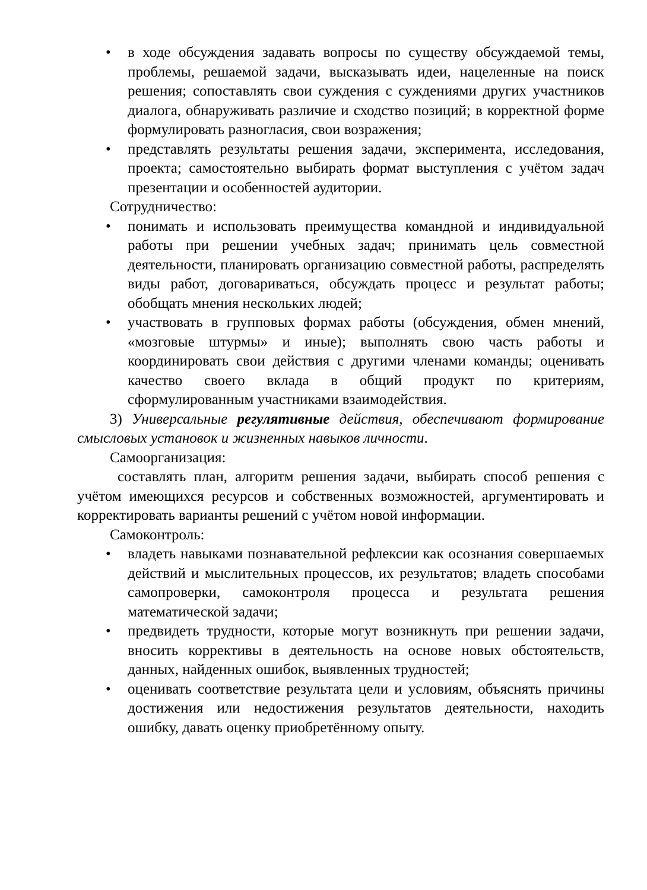• в ходе обсуждения задавать вопросы по существу обсуждаемой темы, проблемы, решаемой задачи, высказывать идеи, нацеленные на поиск решения; сопоставлять свои суждения с суждениями других участников диалога, обнаруживать различие и сходство позиций; в корректной форме формулировать разногласия, свои возражения;
• представлять результаты решения задачи, эксперимента, исследования, проекта; самостоятельно выбирать формат выступления с учётом задач презентации и особенностей аудитории.
Сотрудничество:
• понимать и использовать преимущества командной и индивидуальной работы при решении учебных задач; принимать цель совместной деятельности, планировать организацию совместной работы, распределять виды работ, договариваться, обсуждать процесс и результат работы; обобщать мнения нескольких людей;
• участвовать в групповых формах работы (обсуждения, обмен мнений, «мозговые штурмы» и иные); выполнять свою часть работы и координировать свои действия с другими членами команды; оценивать качество своего вклада в общий продукт по критериям, сформулированным участниками взаимодействия.
3) Универсальные регулятивные действия, обеспечивают формирование смысловых установок и жизненных навыков личности.
Самоорганизация:
составлять план, алгоритм решения задачи, выбирать способ решения с учётом имеющихся ресурсов и собственных возможностей, аргументировать и корректировать варианты решений с учётом новой информации.
Самоконтроль:
• владеть навыками познавательной рефлексии как осознания совершаемых действий и мыслительных процессов, их результатов; владеть способами самопроверки, самоконтроля процесса и результата решения математической задачи;
• предвидеть трудности, которые могут возникнуть при решении задачи, вносить коррективы в деятельность на основе новых обстоятельств, данных, найденных ошибок, выявленных трудностей;
• оценивать соответствие результата цели и условиям, объяснять причины достижения или недостижения результатов деятельности, находить ошибку, давать оценку приобретённому опыту.